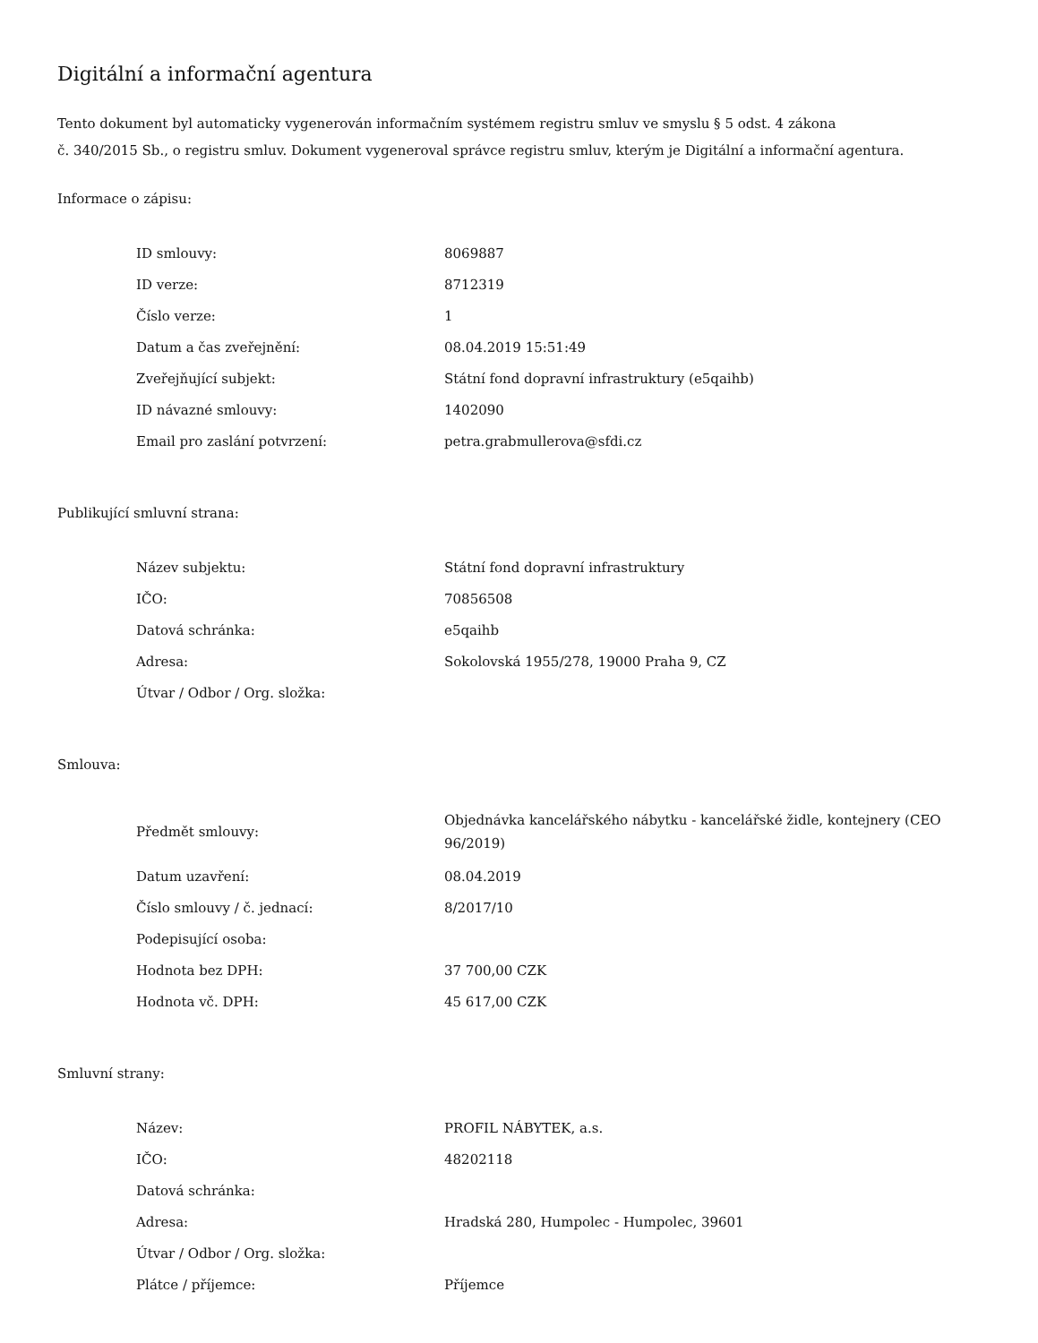Digitální a informační agentura
Tento dokument byl automaticky vygenerován informačním systémem registru smluv ve smyslu § 5 odst. 4 zákona
č. 340/2015 Sb., o registru smluv. Dokument vygeneroval správce registru smluv, kterým je Digitální a informační agentura.
Informace o zápisu:
| ID smlouvy: | 8069887 |
| ID verze: | 8712319 |
| Číslo verze: | 1 |
| Datum a čas zveřejnění: | 08.04.2019 15:51:49 |
| Zveřejňující subjekt: | Státní fond dopravní infrastruktury (e5qaihb) |
| ID návazné smlouvy: | 1402090 |
| Email pro zaslání potvrzení: | petra.grabmullerova@sfdi.cz |
Publikující smluvní strana:
| Název subjektu: | Státní fond dopravní infrastruktury |
| IČO: | 70856508 |
| Datová schránka: | e5qaihb |
| Adresa: | Sokolovská 1955/278, 19000 Praha 9, CZ |
| Útvar / Odbor / Org. složka: | |
Smlouva:
| Předmět smlouvy: | Objednávka kancelářského nábytku - kancelářské židle, kontejnery (CEO 96/2019) |
| Datum uzavření: | 08.04.2019 |
| Číslo smlouvy / č. jednací: | 8/2017/10 |
| Podepisující osoba: | |
| Hodnota bez DPH: | 37 700,00 CZK |
| Hodnota vč. DPH: | 45 617,00 CZK |
Smluvní strany:
| Název: | PROFIL NÁBYTEK, a.s. |
| IČO: | 48202118 |
| Datová schránka: | |
| Adresa: | Hradská 280, Humpolec - Humpolec, 39601 |
| Útvar / Odbor / Org. složka: | |
| Plátce / příjemce: | Příjemce |